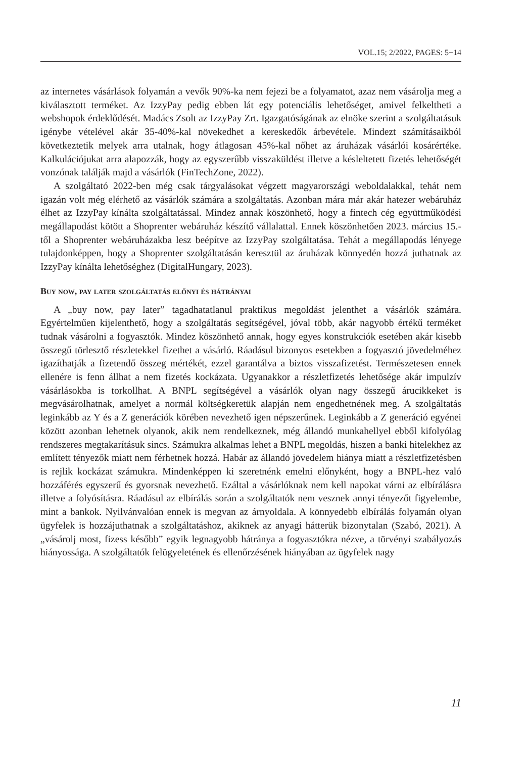VOL.15; 2/2022, PAGES: 5−14
az internetes vásárlások folyamán a vevők 90%-ka nem fejezi be a folyamatot, azaz nem vásárolja meg a kiválasztott terméket. Az IzzyPay pedig ebben lát egy potenciális lehetőséget, amivel felkeltheti a webshopok érdeklődését. Madács Zsolt az IzzyPay Zrt. Igazgatóságának az elnöke szerint a szolgáltatásuk igénybe vételével akár 35-40%-kal növekedhet a kereskedők árbevétele. Mindezt számításaikból következtetik melyek arra utalnak, hogy átlagosan 45%-kal nőhet az áruházak vásárlói kosárértéke. Kalkulációjukat arra alapozzák, hogy az egyszerűbb visszaküldést illetve a késleltetett fizetés lehetőségét vonzónak találják majd a vásárlók (FinTechZone, 2022).
A szolgáltató 2022-ben még csak tárgyalásokat végzett magyarországi weboldalakkal, tehát nem igazán volt még elérhető az vásárlók számára a szolgáltatás. Azonban mára már akár hatezer webáruház élhet az IzzyPay kínálta szolgáltatással. Mindez annak köszönhető, hogy a fintech cég együttműködési megállapodást kötött a Shoprenter webáruház készítő vállalattal. Ennek köszönhetően 2023. március 15.-től a Shoprenter webáruházakba lesz beépítve az IzzyPay szolgáltatása. Tehát a megállapodás lényege tulajdonképpen, hogy a Shoprenter szolgáltatásán keresztül az áruházak könnyedén hozzá juthatnak az IzzyPay kínálta lehetőséghez (DigitalHungary, 2023).
Buy now, pay later szolgáltatás előnyi és hátrányai
A „buy now, pay later” tagadhatatlanul praktikus megoldást jelenthet a vásárlók számára. Egyértelműen kijelenthető, hogy a szolgáltatás segítségével, jóval több, akár nagyobb értékű terméket tudnak vásárolni a fogyasztók. Mindez köszönhető annak, hogy egyes konstrukciók esetében akár kisebb összegű törlesztő részletekkel fizethet a vásárló. Ráadásul bizonyos esetekben a fogyasztó jövedelméhez igazíthatják a fizetendő összeg mértékét, ezzel garantálva a biztos visszafizetést. Természetesen ennek ellenére is fenn állhat a nem fizetés kockázata. Ugyanakkor a részletfizetés lehetősége akár impulzív vásárlásokba is torkollhat. A BNPL segítségével a vásárlók olyan nagy összegű árucikkeket is megvásárolhatnak, amelyet a normál költségkeretük alapján nem engedhetnének meg. A szolgáltatás leginkább az Y és a Z generációk körében nevezhető igen népszerűnek. Leginkább a Z generáció egyénei között azonban lehetnek olyanok, akik nem rendelkeznek, még állandó munkahellyel ebből kifolyólag rendszeres megtakarításuk sincs. Számukra alkalmas lehet a BNPL megoldás, hiszen a banki hitelekhez az említett tényezők miatt nem férhetnek hozzá. Habár az állandó jövedelem hiánya miatt a részletfizetésben is rejlik kockázat számukra. Mindenképpen ki szeretnénk emelni előnyként, hogy a BNPL-hez való hozzáférés egyszerű és gyorsnak nevezhető. Ezáltal a vásárlóknak nem kell napokat várni az elbírálásra illetve a folyósításra. Ráadásul az elbírálás során a szolgáltatók nem vesznek annyi tényezőt figyelembe, mint a bankok. Nyilvánvalóan ennek is megvan az árnyoldala. A könnyedebb elbírálás folyamán olyan ügyfelek is hozzájuthatnak a szolgáltatáshoz, akiknek az anyagi hátterük bizonytalan (Szabó, 2021). A „vásárolj most, fizess később” egyik legnagyobb hátránya a fogyasztókra nézve, a törvényi szabályozás hiányossága. A szolgáltatók felügyeletének és ellenőrzésének hiányában az ügyfelek nagy
11